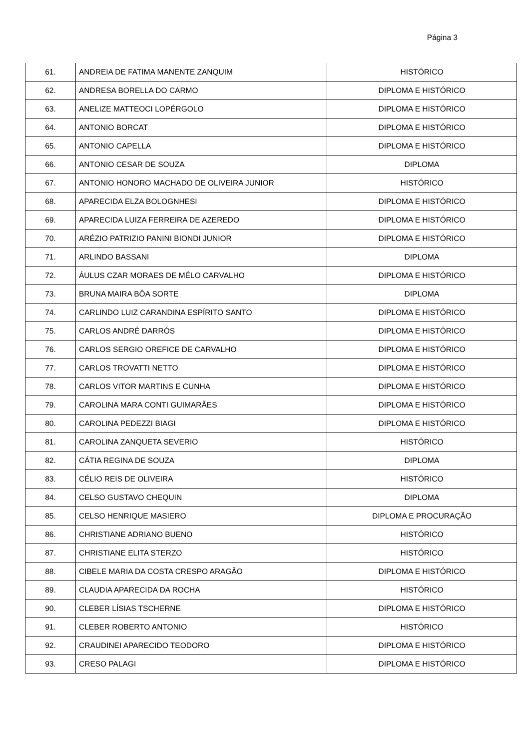Página 3
| 61. | ANDREIA DE FATIMA MANENTE ZANQUIM | HISTÓRICO |
| 62. | ANDRESA BORELLA DO CARMO | DIPLOMA E HISTÓRICO |
| 63. | ANELIZE MATTEOCI LOPÉRGOLO | DIPLOMA E HISTÓRICO |
| 64. | ANTONIO BORCAT | DIPLOMA E HISTÓRICO |
| 65. | ANTONIO CAPELLA | DIPLOMA E HISTÓRICO |
| 66. | ANTONIO CESAR DE SOUZA | DIPLOMA |
| 67. | ANTONIO HONORO MACHADO DE OLIVEIRA JUNIOR | HISTÓRICO |
| 68. | APARECIDA ELZA BOLOGNHESI | DIPLOMA E HISTÓRICO |
| 69. | APARECIDA LUIZA FERREIRA DE AZEREDO | DIPLOMA E HISTÓRICO |
| 70. | ARÉZIO PATRIZIO PANINI BIONDI JUNIOR | DIPLOMA E HISTÓRICO |
| 71. | ARLINDO BASSANI | DIPLOMA |
| 72. | ÁULUS CZAR MORAES DE MÉLO CARVALHO | DIPLOMA E HISTÓRICO |
| 73. | BRUNA MAIRA BÔA SORTE | DIPLOMA |
| 74. | CARLINDO LUIZ CARANDINA ESPÍRITO SANTO | DIPLOMA E HISTÓRICO |
| 75. | CARLOS ANDRÉ DARRÓS | DIPLOMA E HISTÓRICO |
| 76. | CARLOS SERGIO OREFICE DE CARVALHO | DIPLOMA E HISTÓRICO |
| 77. | CARLOS TROVATTI NETTO | DIPLOMA E HISTÓRICO |
| 78. | CARLOS VITOR MARTINS E CUNHA | DIPLOMA E HISTÓRICO |
| 79. | CAROLINA MARA CONTI GUIMARÃES | DIPLOMA E HISTÓRICO |
| 80. | CAROLINA PEDEZZI BIAGI | DIPLOMA E HISTÓRICO |
| 81. | CAROLINA ZANQUETA SEVERIO | HISTÓRICO |
| 82. | CÁTIA REGINA DE SOUZA | DIPLOMA |
| 83. | CÉLIO REIS DE OLIVEIRA | HISTÓRICO |
| 84. | CELSO GUSTAVO CHEQUIN | DIPLOMA |
| 85. | CELSO HENRIQUE MASIERO | DIPLOMA E PROCURAÇÃO |
| 86. | CHRISTIANE ADRIANO BUENO | HISTÓRICO |
| 87. | CHRISTIANE ELITA STERZO | HISTÓRICO |
| 88. | CIBELE MARIA DA COSTA CRESPO ARAGÃO | DIPLOMA E HISTÓRICO |
| 89. | CLAUDIA APARECIDA DA ROCHA | HISTÓRICO |
| 90. | CLEBER LÍSIAS TSCHERNE | DIPLOMA E HISTÓRICO |
| 91. | CLEBER ROBERTO ANTONIO | HISTÓRICO |
| 92. | CRAUDINEI APARECIDO TEODORO | DIPLOMA E HISTÓRICO |
| 93. | CRESO PALAGI | DIPLOMA E HISTÓRICO |